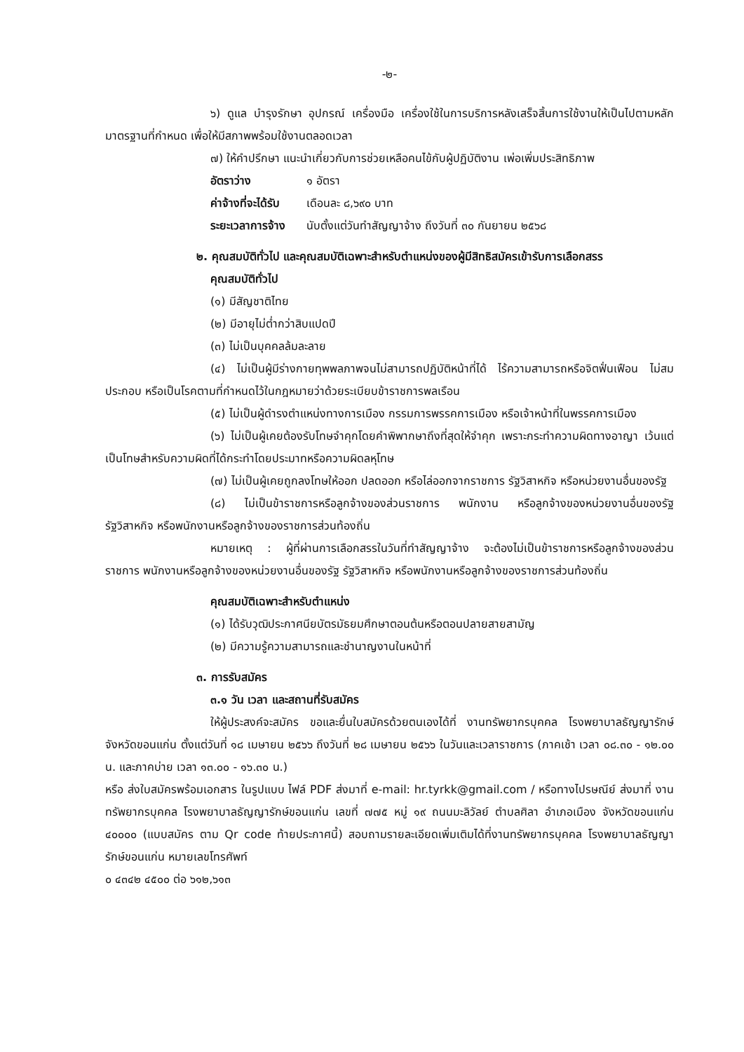-๒-
๖) ดูแล บำรุงรักษา อุปกรณ์ เครื่องมือ เครื่องใช้ในการบริการหลังเสร็จสิ้นการใช้งานให้เป็นไปตามหลักมาตรฐานที่กำหนด เพื่อให้มีสภาพพร้อมใช้งานตลอดเวลา
๗) ให้คำปรึกษา แนะนำเกี่ยวกับการช่วยเหลือคนไข้กับผู้ปฏิบัติงาน เพ่อเพิ่มประสิทธิภาพ
| อัตราว่าง | ๑ อัตรา |
| ค่าจ้างที่จะได้รับ | เดือนละ ๘,๖๙๐ บาท |
| ระยะเวลาการจ้าง | นับตั้งแต่วันทำสัญญาจ้าง ถึงวันที่ ๓๐ กันยายน ๒๕๖๘ |
๒. คุณสมบัติทั่วไป และคุณสมบัติเฉพาะสำหรับตำแหน่งของผู้มีสิทธิสมัครเข้ารับการเลือกสรร
คุณสมบัติทั่วไป
(๑) มีสัญชาติไทย
(๒) มีอายุไม่ต่ำกว่าสิบแปดปี
(๓) ไม่เป็นบุคคลล้มละลาย
(๔) ไม่เป็นผู้มีร่างกายทุพพลภาพจนไม่สามารถปฏิบัติหน้าที่ได้ ไร้ความสามารถหรือจิตฟั่นเฟือน ไม่สมประกอบ หรือเป็นโรคตามที่กำหนดไว้ในกฎหมายว่าด้วยระเบียบข้าราชการพลเรือน
(๕) ไม่เป็นผู้ดำรงตำแหน่งทางการเมือง กรรมการพรรคการเมือง หรือเจ้าหน้าที่ในพรรคการเมือง
(๖) ไม่เป็นผู้เคยต้องรับโทษจำคุกโดยคำพิพากษาถึงที่สุดให้จำคุก เพราะกระทำความผิดทางอาญา เว้นแต่เป็นโทษสำหรับความผิดที่ได้กระทำโดยประมาทหรือความผิดลหุโทษ
(๗) ไม่เป็นผู้เคยถูกลงโทษให้ออก ปลดออก หรือไล่ออกจากราชการ รัฐวิสาหกิจ หรือหน่วยงานอื่นของรัฐ
(๘) ไม่เป็นข้าราชการหรือลูกจ้างของส่วนราชการ พนักงาน หรือลูกจ้างของหน่วยงานอื่นของรัฐ รัฐวิสาหกิจ หรือพนักงานหรือลูกจ้างของราชการส่วนท้องถิ่น
หมายเหตุ : ผู้ที่ผ่านการเลือกสรรในวันที่ทำสัญญาจ้าง จะต้องไม่เป็นข้าราชการหรือลูกจ้างของส่วนราชการ พนักงานหรือลูกจ้างของหน่วยงานอื่นของรัฐ รัฐวิสาหกิจ หรือพนักงานหรือลูกจ้างของราชการส่วนท้องถิ่น
คุณสมบัติเฉพาะสำหรับตำแหน่ง
(๑) ได้รับวุฒิประกาศนียบัตรมัธยมศึกษาตอนต้นหรือตอนปลายสายสามัญ
(๒) มีความรู้ความสามารถและชำนาญงานในหน้าที่
๓. การรับสมัคร
๓.๑ วัน เวลา และสถานที่รับสมัคร
ให้ผู้ประสงค์จะสมัคร ขอและยื่นใบสมัครด้วยตนเองได้ที่ งานทรัพยากรบุคคล โรงพยาบาลธัญญารักษ์ จังหวัดขอนแก่น ตั้งแต่วันที่ ๑๘ เมษายน ๒๕๖๖ ถึงวันที่ ๒๘ เมษายน ๒๕๖๖ ในวันและเวลาราชการ (ภาคเช้า เวลา ๐๘.๓๐ - ๑๒.๐๐ น. และภาคบ่าย เวลา ๑๓.๐๐ - ๑๖.๓๐ น.)
หรือ ส่งใบสมัครพร้อมเอกสาร ในรูปแบบ ไฟล์ PDF ส่งมาที่ e-mail: hr.tyrkk@gmail.com / หรือทางไปรษณีย์ ส่งมาที่ งานทรัพยากรบุคคล โรงพยาบาลธัญญารักษ์ขอนแก่น เลขที่ ๗๗๕ หมู่ ๑๙ ถนนมะลิวัลย์ ตำบลศิลา อำเภอเมือง จังหวัดขอนแก่น ๔๐๐๐๐ (แบบสมัคร ตาม Qr code ท้ายประกาศนี้) สอบถามรายละเอียดเพิ่มเติมได้ที่งานทรัพยากรบุคคล โรงพยาบาลธัญญารักษ์ขอนแก่น หมายเลขโทรศัพท์
๐ ๔๓๔๒ ๔๕๐๐ ต่อ ๖๑๒,๖๑๓